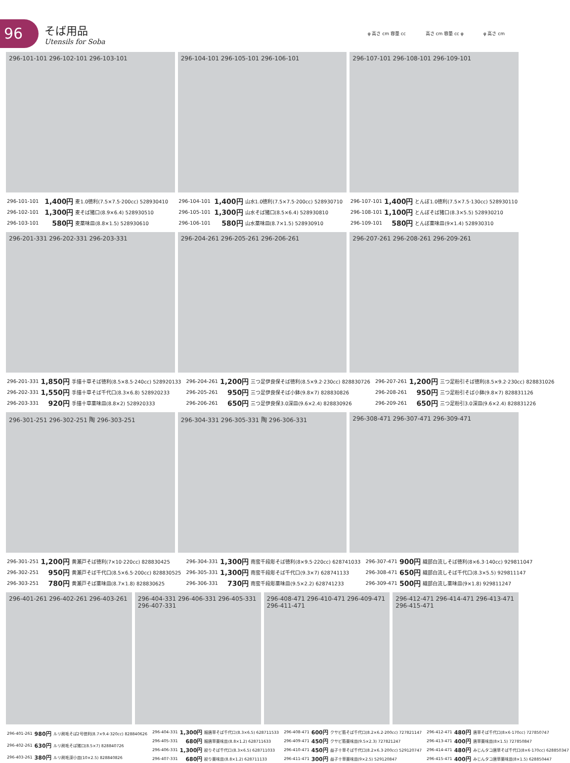96
そば用品
Utensils for Soba
φ 高さ cm 容量 cc 高さ cm 容量 cc φ φ 高さ cm
296-101-101 296-102-101 296-103-101
296-104-101 296-105-101 296-106-101
296-107-101 296-108-101 296-109-101
| 296-101-101 | 1,400円 | 麦1.0徳利(7.5×7.5·200cc) 528930410 |
| 296-102-101 | 1,300円 | 麦そば猪口(8.9×6.4) 528930510 |
| 296-103-101 | 580円 | 麦薬味皿(8.8×1.5) 528930610 |
| 296-104-101 | 1,400円 | 山水1.0徳利(7.5×7.5·200cc) 528930710 |
| 296-105-101 | 1,300円 | 山水そば猪口(8.5×6.4) 528930810 |
| 296-106-101 | 580円 | 山水薬味皿(8.7×1.5) 528930910 |
| 296-107-101 | 1,400円 | とんぼ1.0徳利(7.5×7.5·130cc) 528930110 |
| 296-108-101 | 1,100円 | とんぼそば猪口(8.3×5.5) 528930210 |
| 296-109-101 | 580円 | とんぼ薬味皿(9×1.4) 528930310 |
296-201-331 296-202-331 296-203-331
296-204-261 296-205-261 296-206-261
296-207-261 296-208-261 296-209-261
| 296-201-331 | 1,850円 | 手描十草そば徳利(8.5×8.5·240cc) 528920133 |
| 296-202-331 | 1,550円 | 手描十草そば千代口(8.3×6.8) 528920233 |
| 296-203-331 | 920円 | 手描十草薬味皿(8.8×2) 528920333 |
| 296-204-261 | 1,200円 | 三つ足伊良保そば徳利(8.5×9.2·230cc) 828830726 |
| 296-205-261 | 950円 | 三つ足伊良保そば小鉢(9.8×7) 828830826 |
| 296-206-261 | 650円 | 三つ足伊良保3.0深皿(9.6×2.4) 828830926 |
| 296-207-261 | 1,200円 | 三つ足粉引そば徳利(8.5×9.2·230cc) 828831026 |
| 296-208-261 | 950円 | 三つ足粉引そば小鉢(9.8×7) 828831126 |
| 296-209-261 | 650円 | 三つ足粉引3.0深皿(9.6×2.4) 828831226 |
296-301-251 296-302-251 陶 296-303-251
296-304-331 296-305-331 陶 296-306-331
296-308-471 296-307-471 296-309-471
| 296-301-251 | 1,200円 | 黄瀬戸そば徳利(7×10·220cc) 828830425 |
| 296-302-251 | 950円 | 黄瀬戸そば千代口(8.5×6.5·200cc) 828830525 |
| 296-303-251 | 780円 | 黄瀬戸そば薬味皿(8.7×1.8) 828830625 |
| 296-304-331 | 1,300円 | 南蛮千段彫そば徳利(8×9.5·220cc) 628741033 |
| 296-305-331 | 1,300円 | 南蛮千段彫そば千代口(9.3×7) 628741133 |
| 296-306-331 | 730円 | 南蛮千段彫薬味皿(9.5×2.2) 628741233 |
| 296-307-471 | 900円 | 織部白流しそば徳利(8×6.3·140cc) 929811047 |
| 296-308-471 | 650円 | 織部白流しそば千代口(8.3×5.5) 929811147 |
| 296-309-471 | 500円 | 織部白流し薬味皿(9×1.8) 929811247 |
296-401-261 296-402-261 296-403-261
296-404-331 296-406-331 296-405-331 296-407-331
296-408-471 296-410-471 296-409-471 296-411-471
296-412-471 296-414-471 296-413-471 296-415-471
| 296-401-261 | 980円 | ルリ刷毛そば2号徳利(8.7×9.4·320cc) 828840626 |
| 296-402-261 | 630円 | ルリ刷毛そば猪口(8.5×7) 828840726 |
| 296-403-261 | 380円 | ルリ刷毛深小皿(10×2.5) 828840826 |
| 296-404-331 | 1,300円 | 細唐草そば千代口(8.3×6.5) 628711533 |
| 296-405-331 | 680円 | 細唐草薬味皿(8.8×1.2) 628711633 |
| 296-406-331 | 1,300円 | 絞りそば千代口(8.3×6.5) 628711033 |
| 296-407-331 | 680円 | 絞り薬味皿(8.8×1.2) 628711133 |
| 296-408-471 | 600円 | クサビ筋そば千代口(8.2×6.2·200cc) 727821147 |
| 296-409-471 | 450円 | クサビ筋薬味皿(9.5×2.3) 727821247 |
| 296-410-471 | 450円 | 益子十草そば千代口(8.2×6.3·200cc) 529120747 |
| 296-411-471 | 300円 | 益子十草薬味皿(9×2.5) 529120847 |
| 296-412-471 | 480円 | 唐草そば千代口(8×6·170cc) 727850747 |
| 296-413-471 | 400円 | 唐草薬味皿(8×1.5) 727850847 |
| 296-414-471 | 480円 | みじんタコ唐草そば千代口(8×6·170cc) 628850347 |
| 296-415-471 | 400円 | みじんタコ唐草薬味皿(8×1.5) 628850447 |